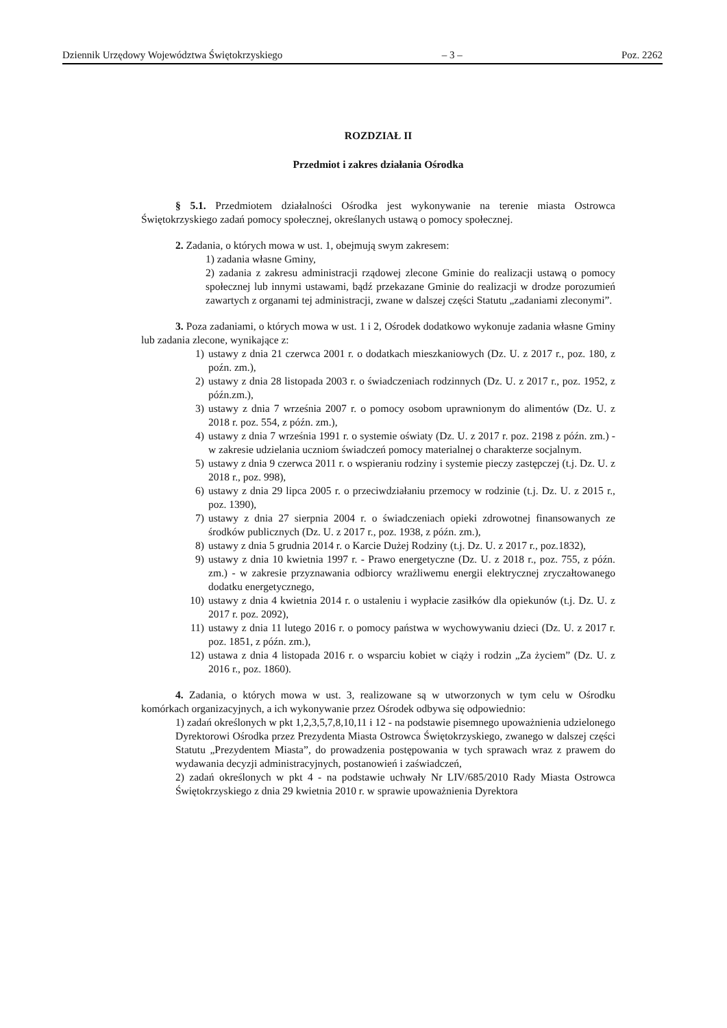Dziennik Urzędowy Województwa Świętokrzyskiego – 3 – Poz. 2262
ROZDZIAŁ II
Przedmiot i zakres działania Ośrodka
§ 5.1. Przedmiotem działalności Ośrodka jest wykonywanie na terenie miasta Ostrowca Świętokrzyskiego zadań pomocy społecznej, określanych ustawą o pomocy społecznej.
2. Zadania, o których mowa w ust. 1, obejmują swym zakresem:
1) zadania własne Gminy,
2) zadania z zakresu administracji rządowej zlecone Gminie do realizacji ustawą o pomocy społecznej lub innymi ustawami, bądź przekazane Gminie do realizacji w drodze porozumień zawartych z organami tej administracji, zwane w dalszej części Statutu „zadaniami zleconymi”.
3. Poza zadaniami, o których mowa w ust. 1 i 2, Ośrodek dodatkowo wykonuje zadania własne Gminy lub zadania zlecone, wynikające z:
1) ustawy z dnia 21 czerwca 2001 r. o dodatkach mieszkaniowych (Dz. U. z 2017 r., poz. 180, z poźn. zm.),
2) ustawy z dnia 28 listopada 2003 r. o świadczeniach rodzinnych (Dz. U. z 2017 r., poz. 1952, z późn.zm.),
3) ustawy z dnia 7 września 2007 r. o pomocy osobom uprawnionym do alimentów (Dz. U. z 2018 r. poz. 554, z późn. zm.),
4) ustawy z dnia 7 września 1991 r. o systemie oświaty (Dz. U. z 2017 r. poz. 2198 z późn. zm.) - w zakresie udzielania uczniom świadczeń pomocy materialnej o charakterze socjalnym.
5) ustawy z dnia 9 czerwca 2011 r. o wspieraniu rodziny i systemie pieczy zastępczej (t.j. Dz. U. z 2018 r., poz. 998),
6) ustawy z dnia 29 lipca 2005 r. o przeciwdziałaniu przemocy w rodzinie (t.j. Dz. U. z 2015 r., poz. 1390),
7) ustawy z dnia 27 sierpnia 2004 r. o świadczeniach opieki zdrowotnej finansowanych ze środków publicznych (Dz. U. z 2017 r., poz. 1938, z późn. zm.),
8) ustawy z dnia 5 grudnia 2014 r. o Karcie Dużej Rodziny (t.j. Dz. U. z 2017 r., poz.1832),
9) ustawy z dnia 10 kwietnia 1997 r. - Prawo energetyczne (Dz. U. z 2018 r., poz. 755, z późn. zm.) - w zakresie przyznawania odbiorcy wrażliwemu energii elektrycznej zryczałtowanego dodatku energetycznego,
10) ustawy z dnia 4 kwietnia 2014 r. o ustaleniu i wypłacie zasiłków dla opiekunów (t.j. Dz. U. z 2017 r. poz. 2092),
11) ustawy z dnia 11 lutego 2016 r. o pomocy państwa w wychowywaniu dzieci (Dz. U. z 2017 r. poz. 1851, z późn. zm.),
12) ustawa z dnia 4 listopada 2016 r. o wsparciu kobiet w ciąży i rodzin „Za życiem” (Dz. U. z 2016 r., poz. 1860).
4. Zadania, o których mowa w ust. 3, realizowane są w utworzonych w tym celu w Ośrodku komórkach organizacyjnych, a ich wykonywanie przez Ośrodek odbywa się odpowiednio:
1) zadań określonych w pkt 1,2,3,5,7,8,10,11 i 12 - na podstawie pisemnego upoważnienia udzielonego Dyrektorowi Ośrodka przez Prezydenta Miasta Ostrowca Świętokrzyskiego, zwanego w dalszej części Statutu „Prezydentem Miasta”, do prowadzenia postępowania w tych sprawach wraz z prawem do wydawania decyzji administracyjnych, postanowień i zaświadczeń,
2) zadań określonych w pkt 4 - na podstawie uchwały Nr LIV/685/2010 Rady Miasta Ostrowca Świętokrzyskiego z dnia 29 kwietnia 2010 r. w sprawie upoważnienia Dyrektora